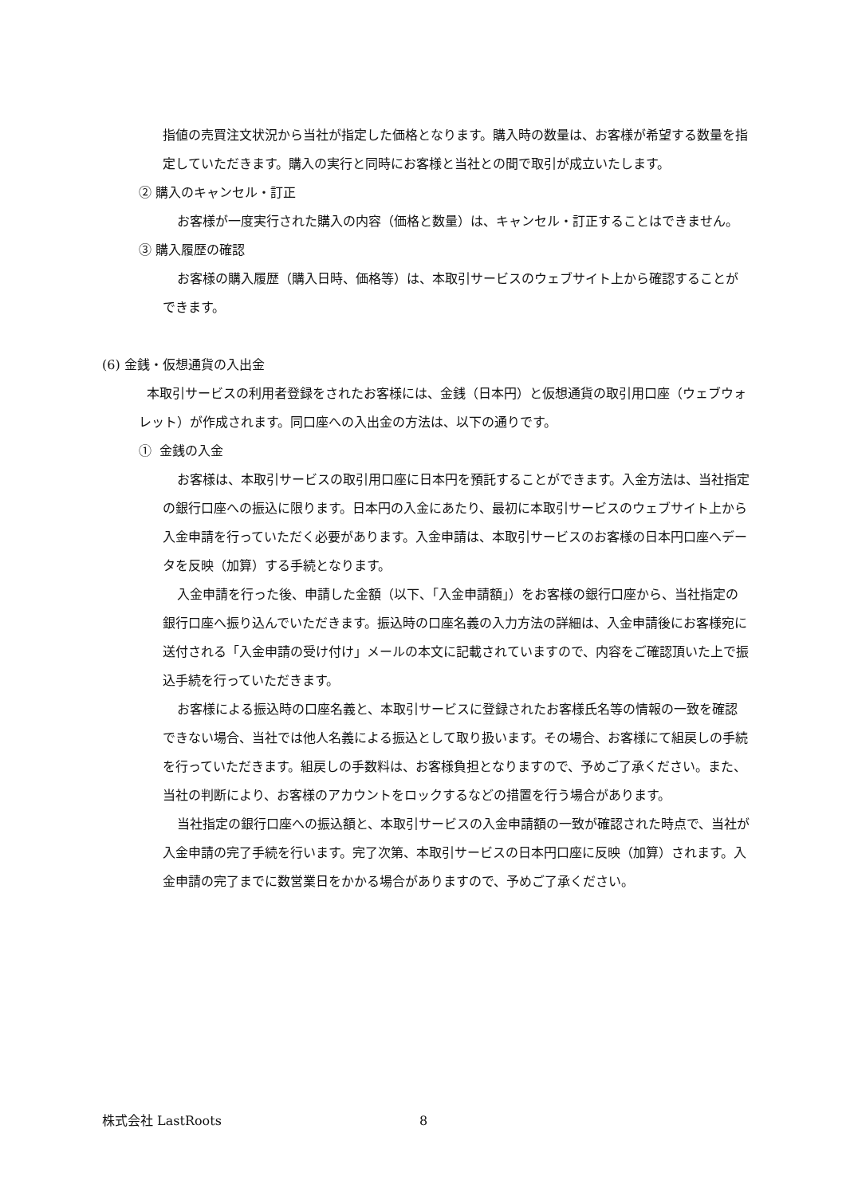指値の売買注文状況から当社が指定した価格となります。購入時の数量は、お客様が希望する数量を指定していただきます。購入の実行と同時にお客様と当社との間で取引が成立いたします。
② 購入のキャンセル・訂正
お客様が一度実行された購入の内容（価格と数量）は、キャンセル・訂正することはできません。
③ 購入履歴の確認
お客様の購入履歴（購入日時、価格等）は、本取引サービスのウェブサイト上から確認することができます。
(6) 金銭・仮想通貨の入出金
本取引サービスの利用者登録をされたお客様には、金銭（日本円）と仮想通貨の取引用口座（ウェブウォレット）が作成されます。同口座への入出金の方法は、以下の通りです。
① 金銭の入金
お客様は、本取引サービスの取引用口座に日本円を預託することができます。入金方法は、当社指定の銀行口座への振込に限ります。日本円の入金にあたり、最初に本取引サービスのウェブサイト上から入金申請を行っていただく必要があります。入金申請は、本取引サービスのお客様の日本円口座へデータを反映（加算）する手続となります。
入金申請を行った後、申請した金額（以下、「入金申請額」）をお客様の銀行口座から、当社指定の銀行口座へ振り込んでいただきます。振込時の口座名義の入力方法の詳細は、入金申請後にお客様宛に送付される「入金申請の受け付け」メールの本文に記載されていますので、内容をご確認頂いた上で振込手続を行っていただきます。
お客様による振込時の口座名義と、本取引サービスに登録されたお客様氏名等の情報の一致を確認できない場合、当社では他人名義による振込として取り扱います。その場合、お客様にて組戻しの手続を行っていただきます。組戻しの手数料は、お客様負担となりますので、予めご了承ください。また、当社の判断により、お客様のアカウントをロックするなどの措置を行う場合があります。
当社指定の銀行口座への振込額と、本取引サービスの入金申請額の一致が確認された時点で、当社が入金申請の完了手続を行います。完了次第、本取引サービスの日本円口座に反映（加算）されます。入金申請の完了までに数営業日をかかる場合がありますので、予めご了承ください。
株式会社 LastRoots 8